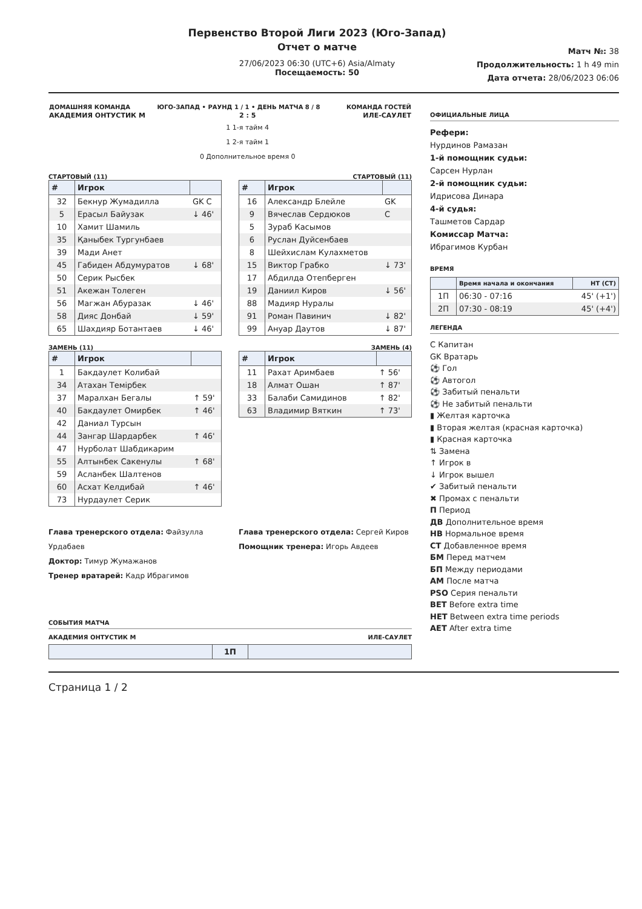Первенство Второй Лиги 2023 (Юго-Запад)
Отчет о матче
27/06/2023 06:30 (UTC+6) Asia/Almaty
Посещаемость: 50
Матч №: 38
Продолжительность: 1 h 49 min
Дата отчета: 28/06/2023 06:06
| ДОМАШНЯЯ КОМАНДА | ЮГО-ЗАПАД • РАУНД 1 / 1 • ДЕНЬ МАТЧА 8 / 8 | КОМАНДА ГОСТЕЙ |
| АКАДЕМИЯ ОНТУСТИК М | 2 : 5 | ИЛЕ-САУЛЕТ |
| | 1 1-я тайм 4 1 2-я тайм 1 0 Дополнительное время 0 | |
СТАРТОВЫЙ (11)
| # | Игрок | |
| --- | --- | --- |
| 32 | Бекнур Жумадилла | GK C |
| 5 | Ерасыл Байузак | ↓ 46' |
| 10 | Хамит Шамиль | |
| 35 | Қаныбек Тургунбаев | |
| 39 | Мади Анет | |
| 45 | Габиден Абдумуратов | ↓ 68' |
| 50 | Серик Рысбек | |
| 51 | Акежан Толеген | |
| 56 | Магжан Абуразак | ↓ 46' |
| 58 | Дияс Донбай | ↓ 59' |
| 65 | Шахдияр Ботантаев | ↓ 46' |
ЗАМЕНЬ (11)
| # | Игрок | |
| --- | --- | --- |
| 1 | Бакдаулет Колибай | |
| 34 | Атахан Темірбек | |
| 37 | Маралхан Бегалы | ↑ 59' |
| 40 | Бакдаулет Омирбек | ↑ 46' |
| 42 | Даниал Турсын | |
| 44 | Зангар Шардарбек | ↑ 46' |
| 47 | Нурболат Шабдикарим | |
| 55 | Алтынбек Сакенулы | ↑ 68' |
| 59 | Асланбек Шалтенов | |
| 60 | Асхат Келдибай | ↑ 46' |
| 73 | Нурдаулет Серик | |
СТАРТОВЫЙ (11)
| # | Игрок | |
| --- | --- | --- |
| 16 | Александр Блейле | GK |
| 9 | Вячеслав Сердюков | C |
| 5 | Зураб Касымов | |
| 6 | Руслан Дуйсенбаев | |
| 8 | Шейхислам Кулахметов | |
| 15 | Виктор Грабко | ↓ 73' |
| 17 | Абдилда Отепберген | |
| 19 | Даниил Киров | ↓ 56' |
| 88 | Мадияр Нуралы | |
| 91 | Роман Павинич | ↓ 82' |
| 99 | Ануар Даутов | ↓ 87' |
ЗАМЕНЬ (4)
| # | Игрок | |
| --- | --- | --- |
| 11 | Рахат Аримбаев | ↑ 56' |
| 18 | Алмат Ошан | ↑ 87' |
| 33 | Балаби Самидинов | ↑ 82' |
| 63 | Владимир Вяткин | ↑ 73' |
Глава тренерского отдела: Файзулла Урдабаев
Доктор: Тимур Жумажанов
Тренер вратарей: Кадр Ибрагимов
Глава тренерского отдела: Сергей Киров
Помощник тренера: Игорь Авдеев
СОБЫТИЯ МАТЧА
АКАДЕМИЯ ОНТУСТИК М ИЛЕ-САУЛЕТ
| | 1П | |
| --- | --- | --- |
ОФИЦИАЛЬНЫЕ ЛИЦА
Рефери:
Нурдинов Рамазан
1-й помощник судьи:
Сарсен Нурлан
2-й помощник судьи:
Идрисова Динара
4-й судья:
Ташметов Сардар
Комиссар Матча:
Ибрагимов Курбан
ВРЕМЯ
| | Время начала и окончания | HT (CT) |
| --- | --- | --- |
| 1П | 06:30 - 07:16 | 45' (+1') |
| 2П | 07:30 - 08:19 | 45' (+4') |
ЛЕГЕНДА
C Капитан
GK Вратарь
⚽ Гол
⚽ Автогол
⚽ Забитый пенальти
⚽ Не забитый пенальти
▮ Желтая карточка
▮ Вторая желтая (красная карточка)
▮ Красная карточка
⇅ Замена
↑ Игрок в
↓ Игрок вышел
✔ Забитый пенальти
✖ Промах с пенальти
П Период
ДВ Дополнительное время
НВ Нормальное время
СТ Добавленное время
БМ Перед матчем
БП Между периодами
АМ После матча
PSO Серия пенальти
BET Before extra time
HET Between extra time periods
AET After extra time
Страница 1 / 2